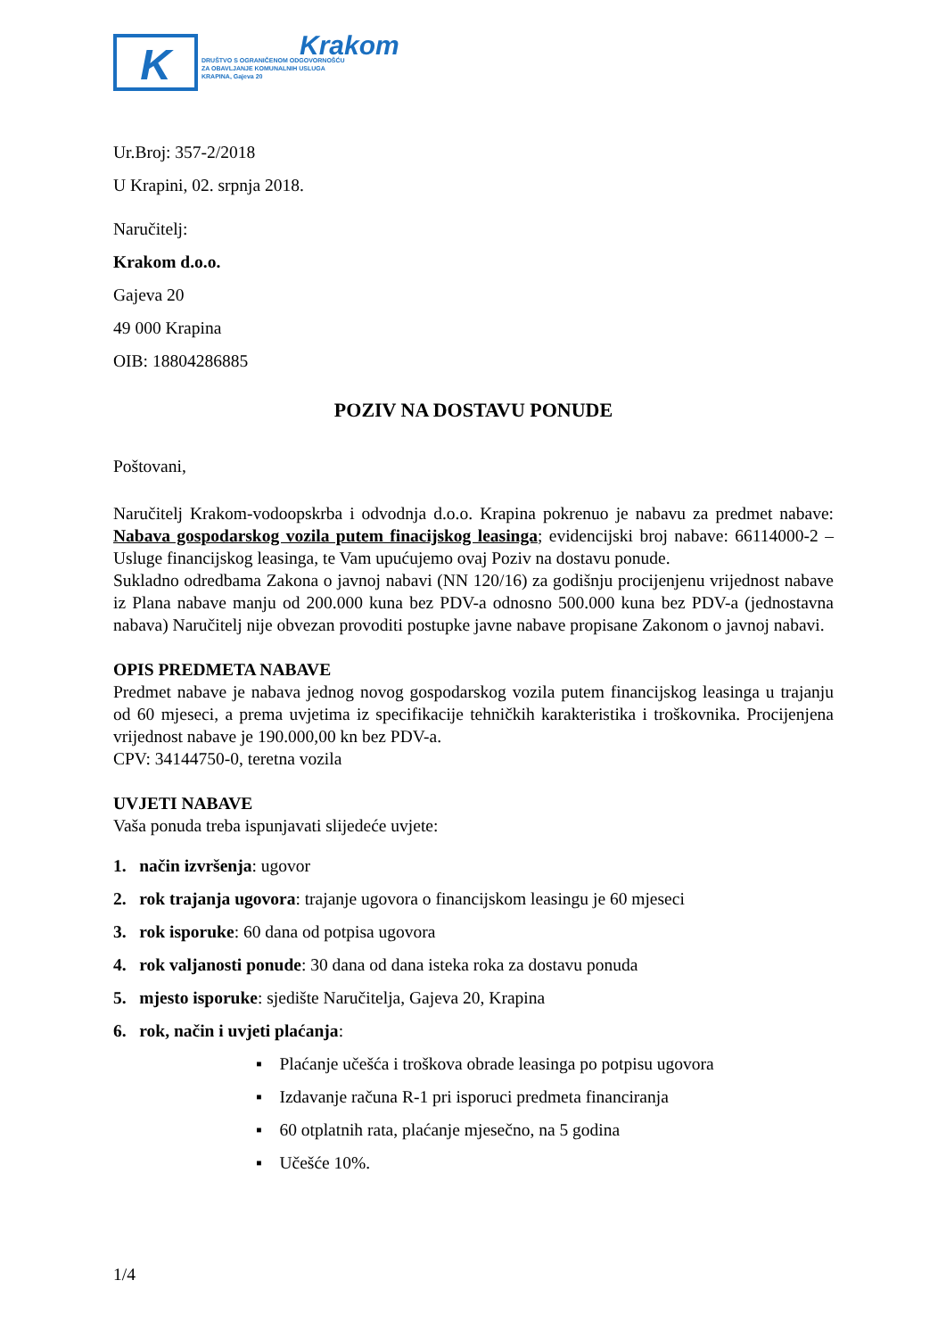K
Krakom
DRUŠTVO S OGRANIČENOM ODGOVORNOŠĆU
ZA OBAVLJANJE KOMUNALNIH USLUGA
KRAPINA, Gajeva 20
Ur.Broj: 357-2/2018
U Krapini, 02. srpnja 2018.
Naručitelj:
Krakom d.o.o.
Gajeva 20
49 000 Krapina
OIB: 18804286885
POZIV NA DOSTAVU PONUDE
Poštovani,
Naručitelj Krakom-vodoopskrba i odvodnja d.o.o. Krapina pokrenuo je nabavu za predmet nabave: Nabava gospodarskog vozila putem finacijskog leasinga; evidencijski broj nabave: 66114000-2 – Usluge financijskog leasinga, te Vam upućujemo ovaj Poziv na dostavu ponude.
Sukladno odredbama Zakona o javnoj nabavi (NN 120/16) za godišnju procijenjenu vrijednost nabave iz Plana nabave manju od 200.000 kuna bez PDV-a odnosno 500.000 kuna bez PDV-a (jednostavna nabava) Naručitelj nije obvezan provoditi postupke javne nabave propisane Zakonom o javnoj nabavi.
OPIS PREDMETA NABAVE
Predmet nabave je nabava jednog novog gospodarskog vozila putem financijskog leasinga u trajanju od 60 mjeseci, a prema uvjetima iz specifikacije tehničkih karakteristika i troškovnika. Procijenjena vrijednost nabave je 190.000,00 kn bez PDV-a.
CPV: 34144750-0, teretna vozila
UVJETI NABAVE
Vaša ponuda treba ispunjavati slijedeće uvjete:
1. način izvršenja: ugovor
2. rok trajanja ugovora: trajanje ugovora o financijskom leasingu je 60 mjeseci
3. rok isporuke: 60 dana od potpisa ugovora
4. rok valjanosti ponude: 30 dana od dana isteka roka za dostavu ponuda
5. mjesto isporuke: sjedište Naručitelja, Gajeva 20, Krapina
6. rok, način i uvjeti plaćanja:
▪ Plaćanje učešća i troškova obrade leasinga po potpisu ugovora
▪ Izdavanje računa R-1 pri isporuci predmeta financiranja
▪ 60 otplatnih rata, plaćanje mjesečno, na 5 godina
▪ Učešće 10%.
1/4